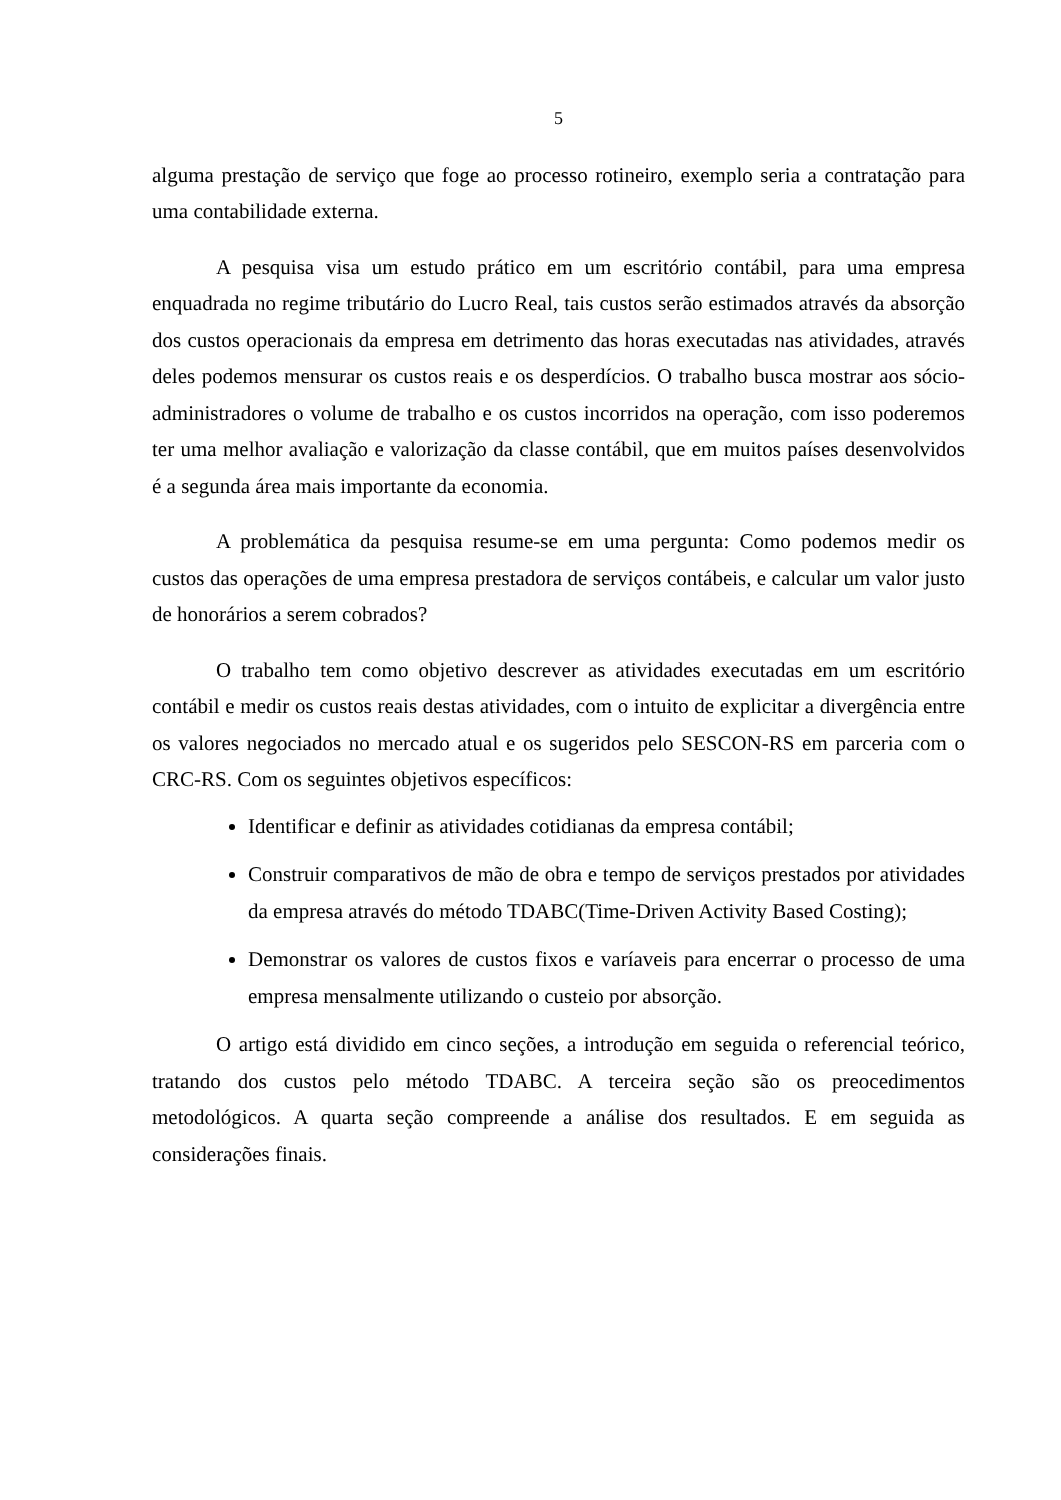5
alguma prestação de serviço que foge ao processo rotineiro, exemplo seria a contratação para uma contabilidade externa.
A pesquisa visa um estudo prático em um escritório contábil, para uma empresa enquadrada no regime tributário do Lucro Real, tais custos serão estimados através da absorção dos custos operacionais da empresa em detrimento das horas executadas nas atividades, através deles podemos mensurar os custos reais e os desperdícios. O trabalho busca mostrar aos sócio-administradores o volume de trabalho e os custos incorridos na operação, com isso poderemos ter uma melhor avaliação e valorização da classe contábil, que em muitos países desenvolvidos é a segunda área mais importante da economia.
A problemática da pesquisa resume-se em uma pergunta: Como podemos medir os custos das operações de uma empresa prestadora de serviços contábeis, e calcular um valor justo de honorários a serem cobrados?
O trabalho tem como objetivo descrever as atividades executadas em um escritório contábil e medir os custos reais destas atividades, com o intuito de explicitar a divergência entre os valores negociados no mercado atual e os sugeridos pelo SESCON-RS em parceria com o CRC-RS. Com os seguintes objetivos específicos:
Identificar e definir as atividades cotidianas da empresa contábil;
Construir comparativos de mão de obra e tempo de serviços prestados por atividades da empresa através do método TDABC(Time-Driven Activity Based Costing);
Demonstrar os valores de custos fixos e varíaveis para encerrar o processo de uma empresa mensalmente utilizando o custeio por absorção.
O artigo está dividido em cinco seções, a introdução em seguida o referencial teórico, tratando dos custos pelo método TDABC. A terceira seção são os preocedimentos metodológicos. A quarta seção compreende a análise dos resultados. E em seguida as considerações finais.